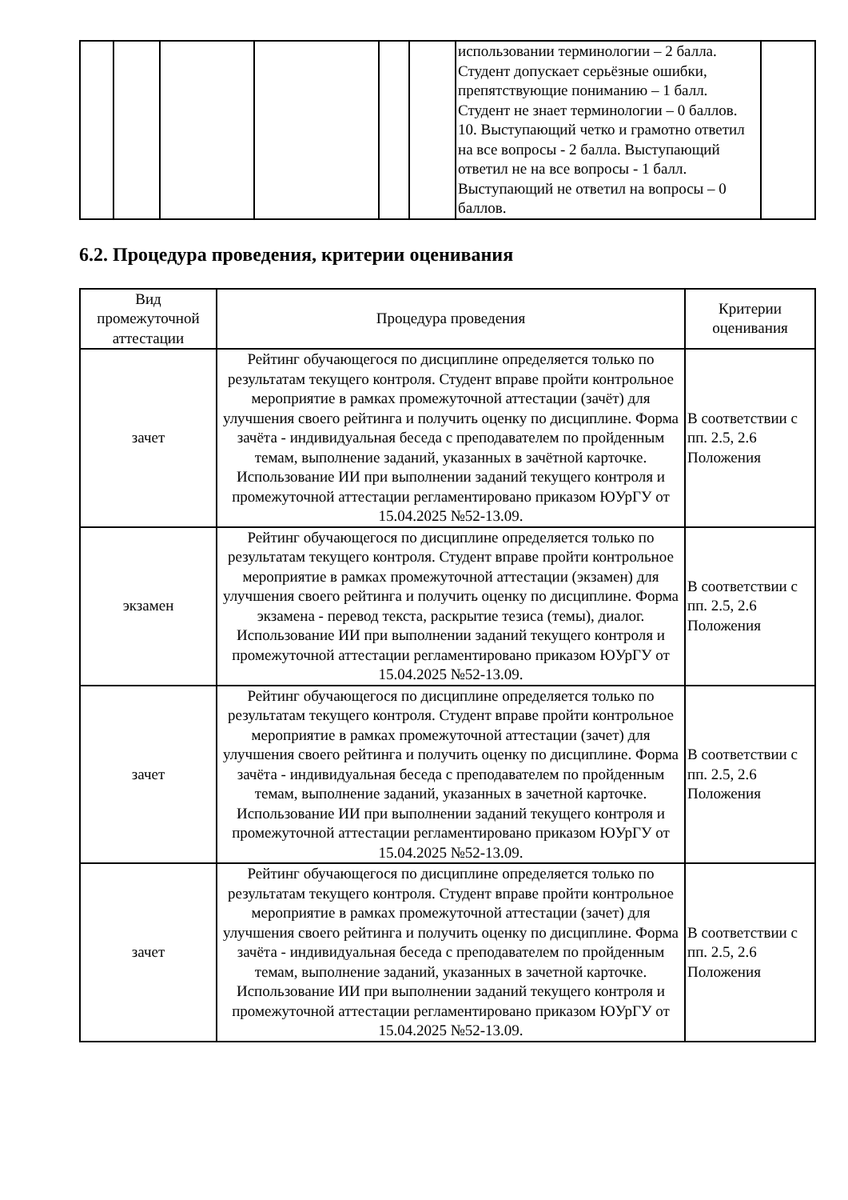| | | | | | | использовании терминологии – 2 балла. Студент допускает серьёзные ошибки, препятствующие пониманию – 1 балл. Студент не знает терминологии – 0 баллов. 10. Выступающий четко и грамотно ответил на все вопросы - 2 балла. Выступающий ответил не на все вопросы - 1 балл. Выступающий не ответил на вопросы – 0 баллов. | |
6.2. Процедура проведения, критерии оценивания
| Вид промежуточной аттестации | Процедура проведения | Критерии оценивания |
| --- | --- | --- |
| зачет | Рейтинг обучающегося по дисциплине определяется только по результатам текущего контроля. Студент вправе пройти контрольное мероприятие в рамках промежуточной аттестации (зачёт) для улучшения своего рейтинга и получить оценку по дисциплине. Форма зачёта - индивидуальная беседа с преподавателем по пройденным темам, выполнение заданий, указанных в зачётной карточке. Использование ИИ при выполнении заданий текущего контроля и промежуточной аттестации регламентировано приказом ЮУрГУ от 15.04.2025 №52-13.09. | В соответствии с пп. 2.5, 2.6 Положения |
| экзамен | Рейтинг обучающегося по дисциплине определяется только по результатам текущего контроля. Студент вправе пройти контрольное мероприятие в рамках промежуточной аттестации (экзамен) для улучшения своего рейтинга и получить оценку по дисциплине. Форма экзамена - перевод текста, раскрытие тезиса (темы), диалог. Использование ИИ при выполнении заданий текущего контроля и промежуточной аттестации регламентировано приказом ЮУрГУ от 15.04.2025 №52-13.09. | В соответствии с пп. 2.5, 2.6 Положения |
| зачет | Рейтинг обучающегося по дисциплине определяется только по результатам текущего контроля. Студент вправе пройти контрольное мероприятие в рамках промежуточной аттестации (зачет) для улучшения своего рейтинга и получить оценку по дисциплине. Форма зачёта - индивидуальная беседа с преподавателем по пройденным темам, выполнение заданий, указанных в зачетной карточке. Использование ИИ при выполнении заданий текущего контроля и промежуточной аттестации регламентировано приказом ЮУрГУ от 15.04.2025 №52-13.09. | В соответствии с пп. 2.5, 2.6 Положения |
| зачет | Рейтинг обучающегося по дисциплине определяется только по результатам текущего контроля. Студент вправе пройти контрольное мероприятие в рамках промежуточной аттестации (зачет) для улучшения своего рейтинга и получить оценку по дисциплине. Форма зачёта - индивидуальная беседа с преподавателем по пройденным темам, выполнение заданий, указанных в зачетной карточке. Использование ИИ при выполнении заданий текущего контроля и промежуточной аттестации регламентировано приказом ЮУрГУ от 15.04.2025 №52-13.09. | В соответствии с пп. 2.5, 2.6 Положения |